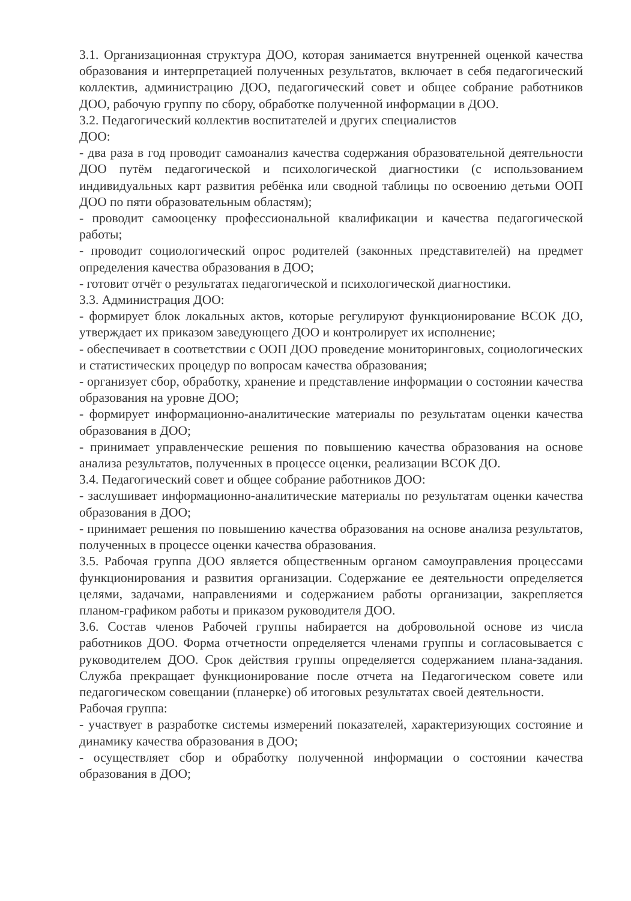3.1. Организационная структура ДОО, которая занимается внутренней оценкой качества образования и интерпретацией полученных результатов, включает в себя педагогический коллектив, администрацию ДОО, педагогический совет и общее собрание работников ДОО, рабочую группу по сбору, обработке полученной информации в ДОО.
3.2. Педагогический коллектив воспитателей и других специалистов
ДОО:
- два раза в год проводит самоанализ качества содержания образовательной деятельности ДОО путём педагогической и психологической диагностики (с использованием индивидуальных карт развития ребёнка или сводной таблицы по освоению детьми ООП ДОО по пяти образовательным областям);
- проводит самооценку профессиональной квалификации и качества педагогической работы;
- проводит социологический опрос родителей (законных представителей) на предмет определения качества образования в ДОО;
- готовит отчёт о результатах педагогической и психологической диагностики.
3.3. Администрация ДОО:
- формирует блок локальных актов, которые регулируют функционирование ВСОК ДО, утверждает их приказом заведующего ДОО и контролирует их исполнение;
- обеспечивает в соответствии с ООП ДОО проведение мониторинговых, социологических и статистических процедур по вопросам качества образования;
- организует сбор, обработку, хранение и представление информации о состоянии качества образования на уровне ДОО;
- формирует информационно-аналитические материалы по результатам оценки качества образования в ДОО;
- принимает управленческие решения по повышению качества образования на основе анализа результатов, полученных в процессе оценки, реализации ВСОК ДО.
3.4. Педагогический совет и общее собрание работников ДОО:
- заслушивает информационно-аналитические материалы по результатам оценки качества образования в ДОО;
- принимает решения по повышению качества образования на основе анализа результатов, полученных в процессе оценки качества образования.
3.5. Рабочая группа ДОО является общественным органом самоуправления процессами функционирования и развития организации. Содержание ее деятельности определяется целями, задачами, направлениями и содержанием работы организации, закрепляется планом-графиком работы и приказом руководителя ДОО.
3.6. Состав членов Рабочей группы набирается на добровольной основе из числа работников ДОО. Форма отчетности определяется членами группы и согласовывается с руководителем ДОО. Срок действия группы определяется содержанием плана-задания. Служба прекращает функционирование после отчета на Педагогическом совете или педагогическом совещании (планерке) об итоговых результатах своей деятельности.
Рабочая группа:
- участвует в разработке системы измерений показателей, характеризующих состояние и динамику качества образования в ДОО;
- осуществляет сбор и обработку полученной информации о состоянии качества образования в ДОО;